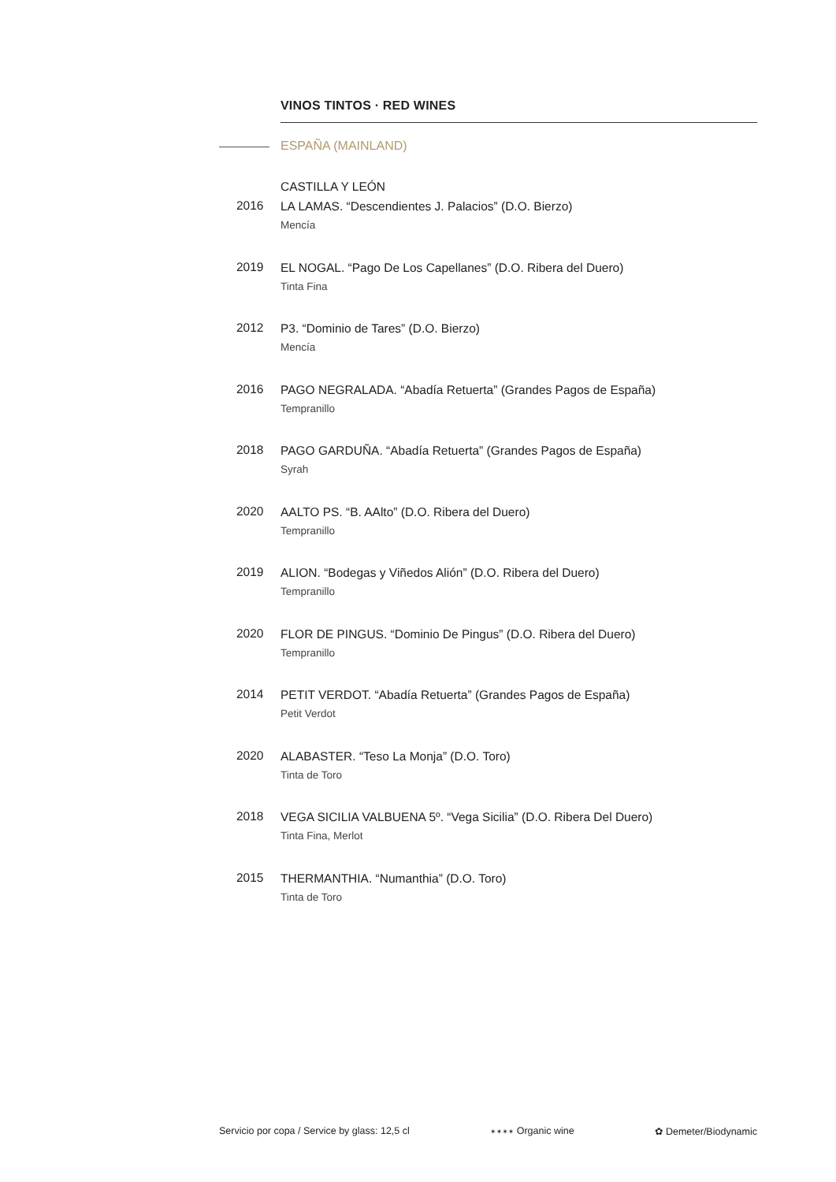VINOS TINTOS · RED WINES
ESPAÑA (MAINLAND)
CASTILLA Y LEÓN
2016
LA LAMAS. “Descendientes J. Palacios” (D.O. Bierzo)
Mencía
2019
EL NOGAL. “Pago De Los Capellanes” (D.O. Ribera del Duero)
Tinta Fina
2012
P3. “Dominio de Tares” (D.O. Bierzo)
Mencía
2016
PAGO NEGRALADA. “Abadía Retuerta” (Grandes Pagos de España)
Tempranillo
2018
PAGO GARDUÑA. “Abadía Retuerta” (Grandes Pagos de España)
Syrah
2020
AALTO PS. “B. AAlto” (D.O. Ribera del Duero)
Tempranillo
2019
ALION. “Bodegas y Viñedos Alión” (D.O. Ribera del Duero)
Tempranillo
2020
FLOR DE PINGUS. “Dominio De Pingus” (D.O. Ribera del Duero)
Tempranillo
2014
PETIT VERDOT. “Abadía Retuerta” (Grandes Pagos de España)
Petit Verdot
2020
ALABASTER. “Teso La Monja” (D.O. Toro)
Tinta de Toro
2018
VEGA SICILIA VALBUENA 5º. “Vega Sicilia” (D.O. Ribera Del Duero)
Tinta Fina, Merlot
2015
THERMANTHIA. “Numanthia” (D.O. Toro)
Tinta de Toro
Servicio por copa / Service by glass: 12,5 cl ✶✶✶✶ Organic wine ✿ Demeter/Biodynamic